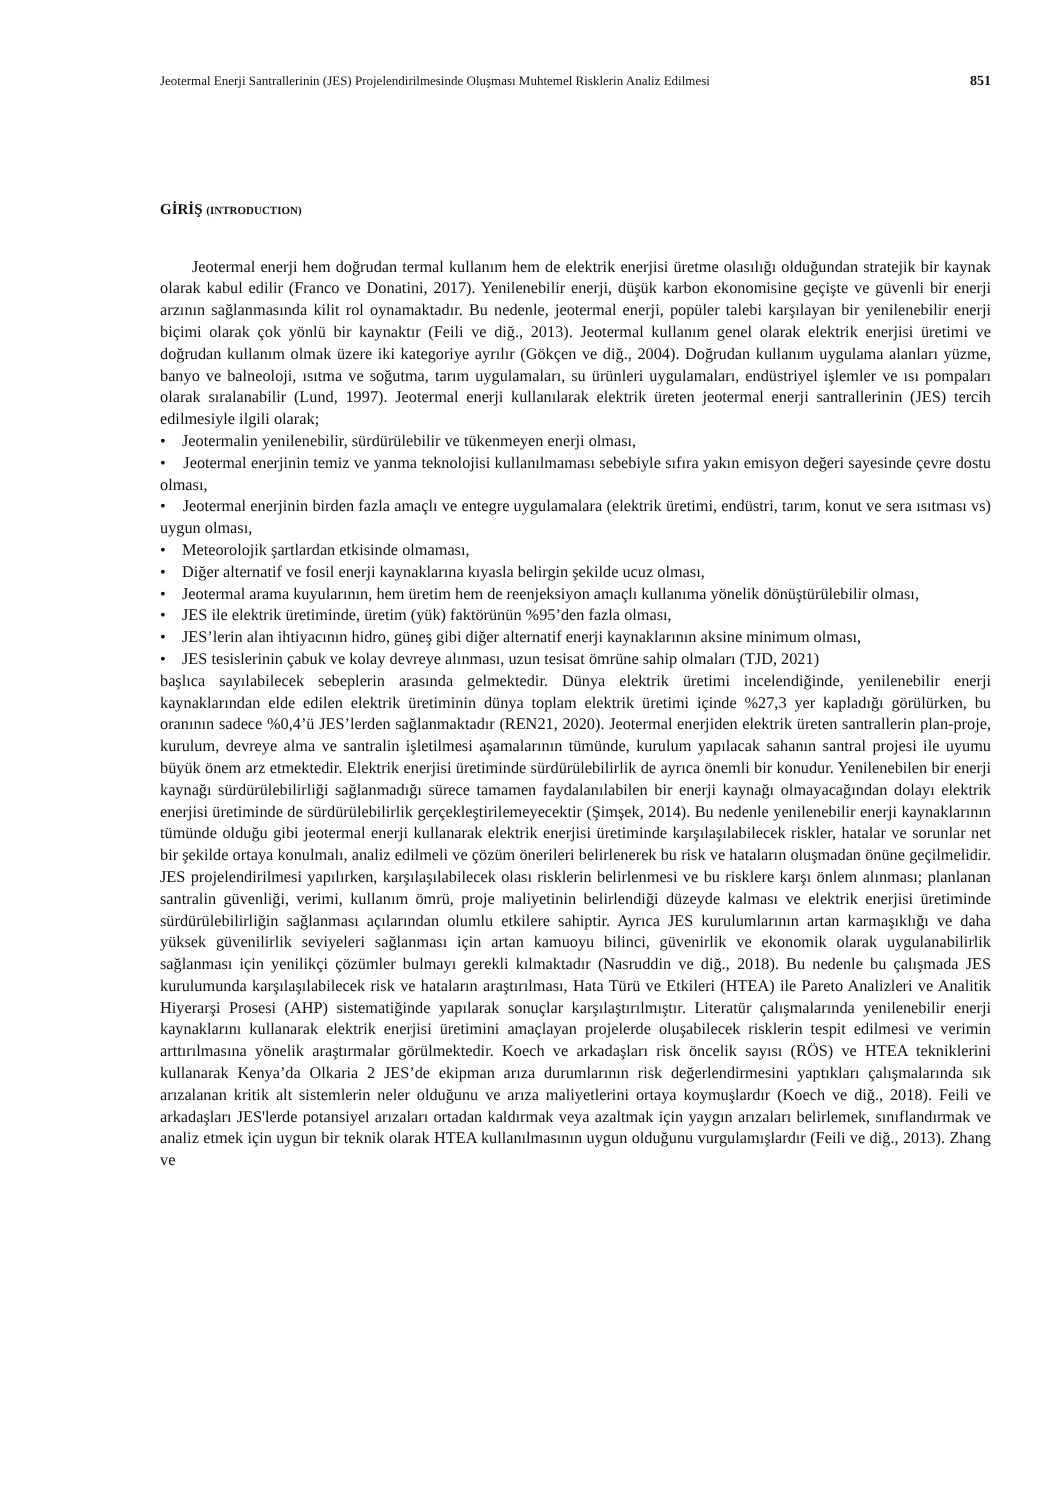Jeotermal Enerji Santrallerinin (JES) Projelendirilmesinde Oluşması Muhtemel Risklerin Analiz Edilmesi 851
GİRİŞ (INTRODUCTION)
Jeotermal enerji hem doğrudan termal kullanım hem de elektrik enerjisi üretme olasılığı olduğundan stratejik bir kaynak olarak kabul edilir (Franco ve Donatini, 2017). Yenilenebilir enerji, düşük karbon ekonomisine geçişte ve güvenli bir enerji arzının sağlanmasında kilit rol oynamaktadır. Bu nedenle, jeotermal enerji, popüler talebi karşılayan bir yenilenebilir enerji biçimi olarak çok yönlü bir kaynaktır (Feili ve diğ., 2013). Jeotermal kullanım genel olarak elektrik enerjisi üretimi ve doğrudan kullanım olmak üzere iki kategoriye ayrılır (Gökçen ve diğ., 2004). Doğrudan kullanım uygulama alanları yüzme, banyo ve balneoloji, ısıtma ve soğutma, tarım uygulamaları, su ürünleri uygulamaları, endüstriyel işlemler ve ısı pompaları olarak sıralanabilir (Lund, 1997). Jeotermal enerji kullanılarak elektrik üreten jeotermal enerji santrallerinin (JES) tercih edilmesiyle ilgili olarak;
• Jeotermalin yenilenebilir, sürdürülebilir ve tükenmeyen enerji olması,
• Jeotermal enerjinin temiz ve yanma teknolojisi kullanılmaması sebebiyle sıfıra yakın emisyon değeri sayesinde çevre dostu olması,
• Jeotermal enerjinin birden fazla amaçlı ve entegre uygulamalara (elektrik üretimi, endüstri, tarım, konut ve sera ısıtması vs) uygun olması,
• Meteorolojik şartlardan etkisinde olmaması,
• Diğer alternatif ve fosil enerji kaynaklarına kıyasla belirgin şekilde ucuz olması,
• Jeotermal arama kuyularının, hem üretim hem de reenjeksiyon amaçlı kullanıma yönelik dönüştürülebilir olması,
• JES ile elektrik üretiminde, üretim (yük) faktörünün %95’den fazla olması,
• JES’lerin alan ihtiyacının hidro, güneş gibi diğer alternatif enerji kaynaklarının aksine minimum olması,
• JES tesislerinin çabuk ve kolay devreye alınması, uzun tesisat ömrüne sahip olmaları (TJD, 2021)
başlıca sayılabilecek sebeplerin arasında gelmektedir. Dünya elektrik üretimi incelendiğinde, yenilenebilir enerji kaynaklarından elde edilen elektrik üretiminin dünya toplam elektrik üretimi içinde %27,3 yer kapladığı görülürken, bu oranının sadece %0,4’ü JES’lerden sağlanmaktadır (REN21, 2020). Jeotermal enerjiden elektrik üreten santrallerin plan-proje, kurulum, devreye alma ve santralin işletilmesi aşamalarının tümünde, kurulum yapılacak sahanın santral projesi ile uyumu büyük önem arz etmektedir. Elektrik enerjisi üretiminde sürdürülebilirlik de ayrıca önemli bir konudur. Yenilenebilen bir enerji kaynağı sürdürülebilirliği sağlanmadığı sürece tamamen faydalanılabilen bir enerji kaynağı olmayacağından dolayı elektrik enerjisi üretiminde de sürdürülebilirlik gerçekleştirilemeyecektir (Şimşek, 2014). Bu nedenle yenilenebilir enerji kaynaklarının tümünde olduğu gibi jeotermal enerji kullanarak elektrik enerjisi üretiminde karşılaşılabilecek riskler, hatalar ve sorunlar net bir şekilde ortaya konulmalı, analiz edilmeli ve çözüm önerileri belirlenerek bu risk ve hataların oluşmadan önüne geçilmelidir. JES projelendirilmesi yapılırken, karşılaşılabilecek olası risklerin belirlenmesi ve bu risklere karşı önlem alınması; planlanan santralin güvenliği, verimi, kullanım ömrü, proje maliyetinin belirlendiği düzeyde kalması ve elektrik enerjisi üretiminde sürdürülebilirliğin sağlanması açılarından olumlu etkilere sahiptir. Ayrıca JES kurulumlarının artan karmaşıklığı ve daha yüksek güvenilirlik seviyeleri sağlanması için artan kamuoyu bilinci, güvenirlik ve ekonomik olarak uygulanabilirlik sağlanması için yenilikçi çözümler bulmayı gerekli kılmaktadır (Nasruddin ve diğ., 2018). Bu nedenle bu çalışmada JES kurulumunda karşılaşılabilecek risk ve hataların araştırılması, Hata Türü ve Etkileri (HTEA) ile Pareto Analizleri ve Analitik Hiyerarşi Prosesi (AHP) sistematiğinde yapılarak sonuçlar karşılaştırılmıştır. Literatür çalışmalarında yenilenebilir enerji kaynaklarını kullanarak elektrik enerjisi üretimini amaçlayan projelerde oluşabilecek risklerin tespit edilmesi ve verimin arttırılmasına yönelik araştırmalar görülmektedir. Koech ve arkadaşları risk öncelik sayısı (RÖS) ve HTEA tekniklerini kullanarak Kenya’da Olkaria 2 JES’de ekipman arıza durumlarının risk değerlendirmesini yaptıkları çalışmalarında sık arızalanan kritik alt sistemlerin neler olduğunu ve arıza maliyetlerini ortaya koymuşlardır (Koech ve diğ., 2018). Feili ve arkadaşları JES'lerde potansiyel arızaları ortadan kaldırmak veya azaltmak için yaygın arızaları belirlemek, sınıflandırmak ve analiz etmek için uygun bir teknik olarak HTEA kullanılmasının uygun olduğunu vurgulamışlardır (Feili ve diğ., 2013). Zhang ve